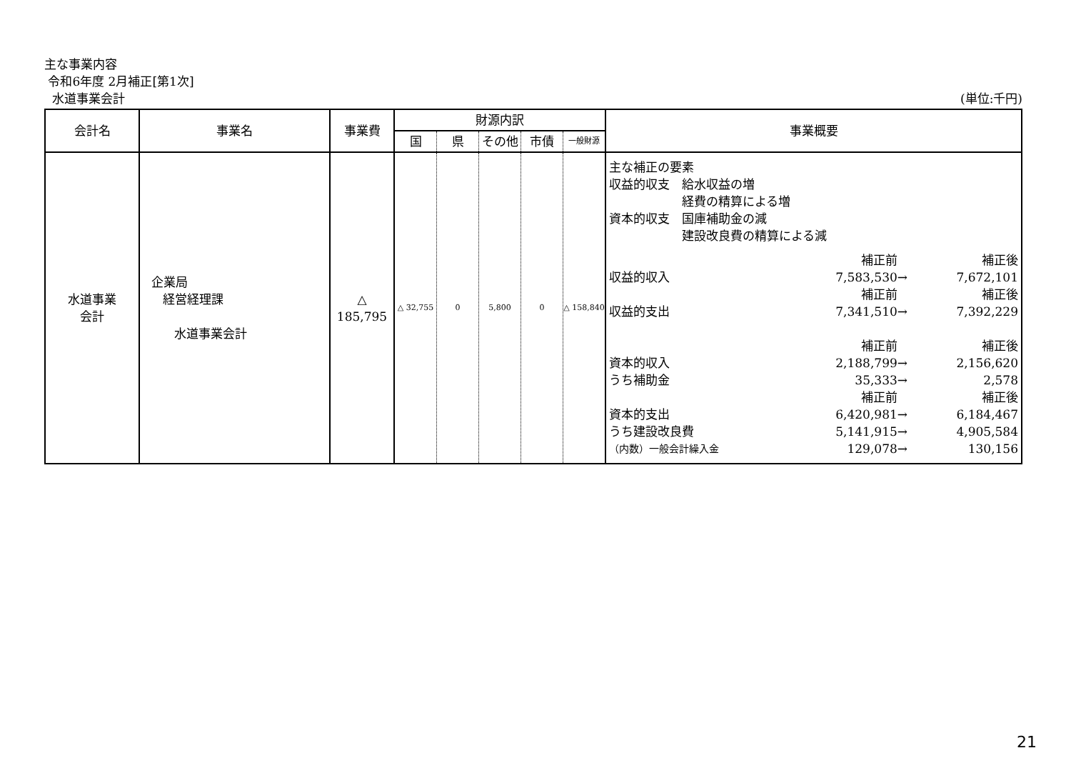主な事業内容
令和6年度 2月補正[第1次]
水道事業会計 (単位:千円)
| 会計名 | 事業名 | 事業費 | 財源内訳 | | | | | 事業概要 |
| --- | --- | --- | --- | --- | --- | --- | --- | --- |
| | | | 国 | 県 | その他 | 市債 | 一般財源 | |
| 水道事業 会計 | 企業局 経営経理課 水道事業会計 | △ 185,795 | △ 32,755 | 0 | 5,800 | 0 | △ 158,840 | 主な補正の要素 収益的収支 給水収益の増 経費の精算による増 資本的収支 国庫補助金の減 建設改良費の精算による減 / / 補正前 / / 補正後 / / 収益的収入 / 7,583,530 / → / 7,672,101 / / / 補正前 / / 補正後 / / 収益的支出 / 7,341,510 / → / 7,392,229 / / / 補正前 / / 補正後 / / 資本的収入 / 2,188,799 / → / 2,156,620 / / うち補助金 / 35,333 / → / 2,578 / / / 補正前 / / 補正後 / / 資本的支出 / 6,420,981 / → / 6,184,467 / / うち建設改良費 / 5,141,915 / → / 4,905,584 / / （内数）一般会計繰入金 / 129,078 / → / 130,156 / |
21